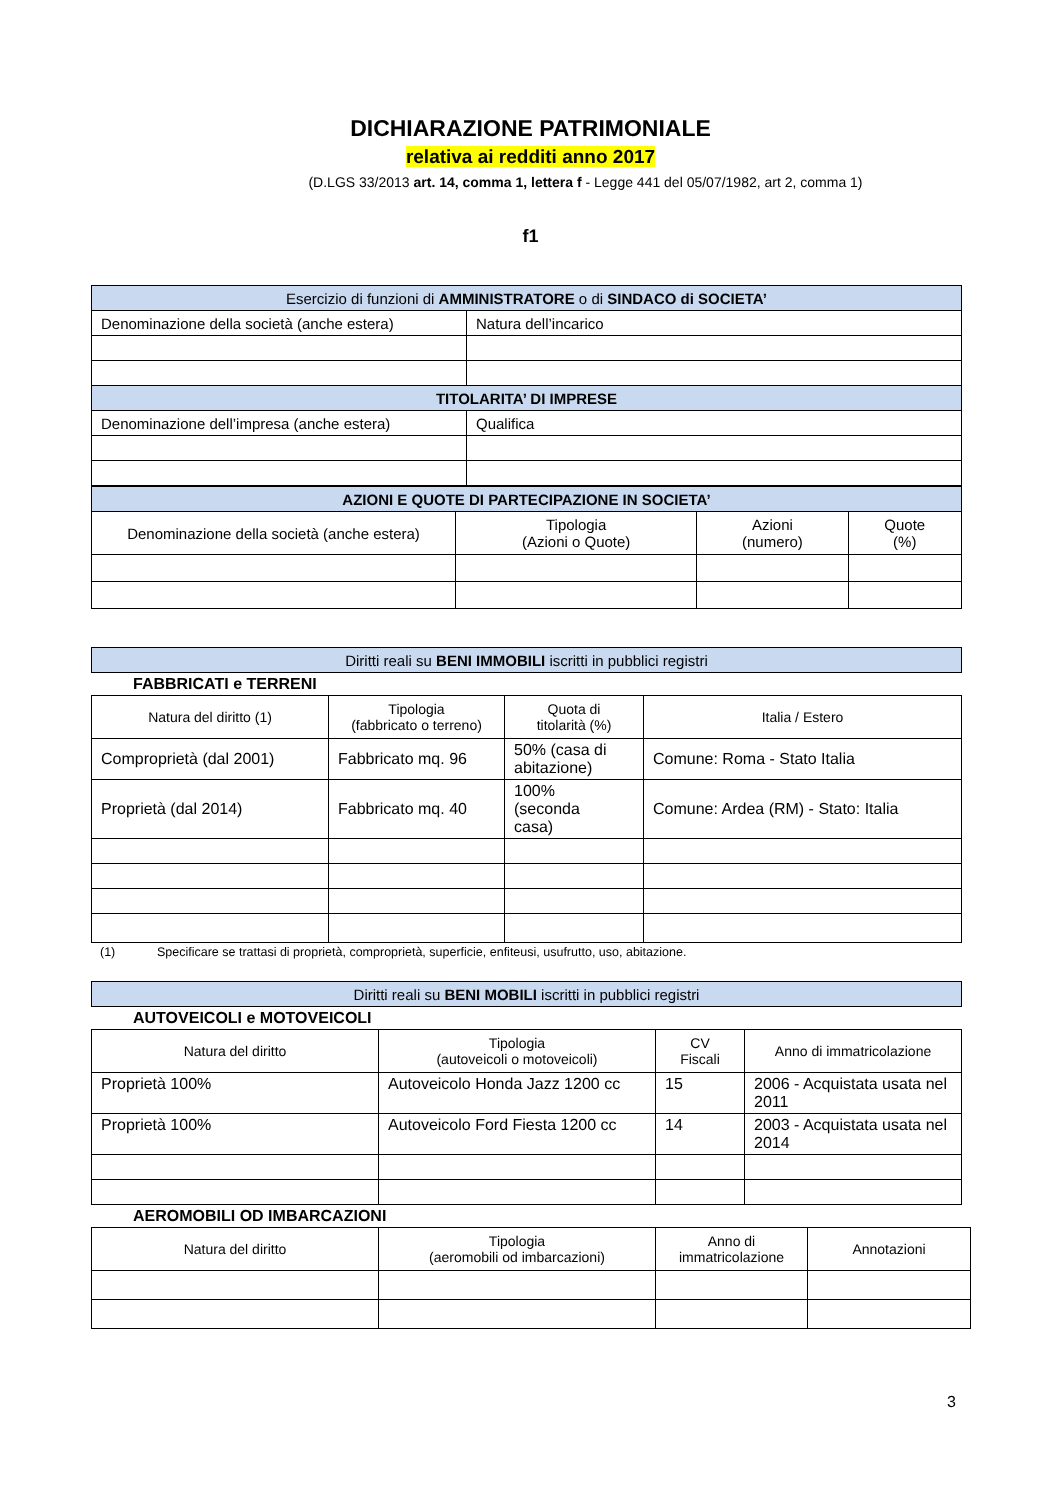DICHIARAZIONE PATRIMONIALE
relativa ai redditi anno 2017
(D.LGS 33/2013 art. 14, comma 1, lettera f - Legge 441 del 05/07/1982, art 2, comma 1)
f1
| Esercizio di funzioni di AMMINISTRATORE o di SINDACO di SOCIETA’ | |
| Denominazione della società (anche estera) | Natura dell’incarico |
| TITOLARITA’ DI IMPRESE | |
| Denominazione dell’impresa (anche estera) | Qualifica |
| AZIONI E QUOTE DI PARTECIPAZIONE IN SOCIETA’ | | | |
| Denominazione della società (anche estera) | Tipologia (Azioni o Quote) | Azioni (numero) | Quote (%) |
| Diritti reali su BENI IMMOBILI iscritti in pubblici registri |
FABBRICATI e TERRENI
| Natura del diritto (1) | Tipologia (fabbricato o terreno) | Quota di titolarità (%) | Italia / Estero |
| Comproprietà (dal 2001) | Fabbricato mq. 96 | 50% (casa di abitazione) | Comune: Roma - Stato Italia |
| Proprietà (dal 2014) | Fabbricato mq. 40 | 100% (seconda casa) | Comune: Ardea (RM) - Stato: Italia |
(1) Specificare se trattasi di proprietà, comproprietà, superficie, enfiteusi, usufrutto, uso, abitazione.
| Diritti reali su BENI MOBILI iscritti in pubblici registri |
AUTOVEICOLI e MOTOVEICOLI
| Natura del diritto | Tipologia (autoveicoli o motoveicoli) | CV Fiscali | Anno di immatricolazione |
| Proprietà 100% | Autoveicolo Honda Jazz 1200 cc | 15 | 2006 - Acquistata usata nel 2011 |
| Proprietà 100% | Autoveicolo Ford Fiesta 1200 cc | 14 | 2003 - Acquistata usata nel 2014 |
AEROMOBILI OD IMBARCAZIONI
| Natura del diritto | Tipologia (aeromobili od imbarcazioni) | Anno di immatricolazione | Annotazioni |
3